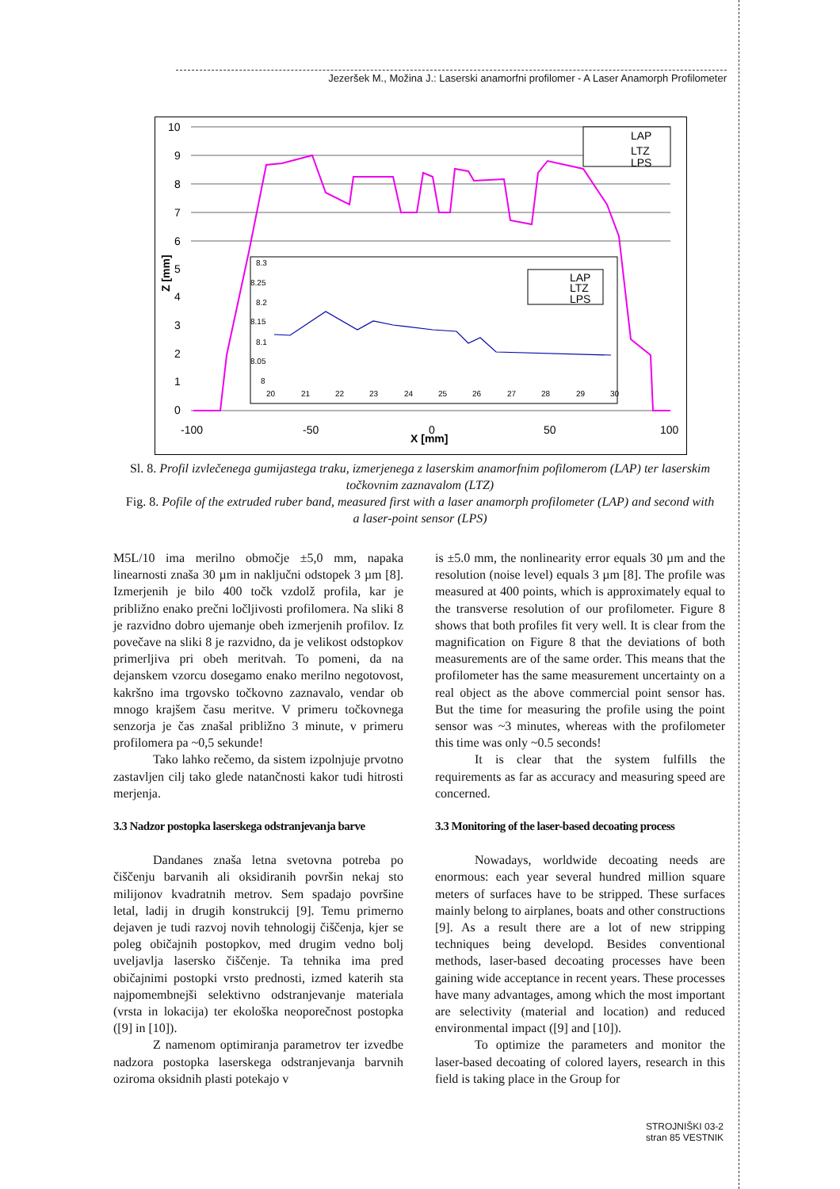Jezeršek M., Možina J.: Laserski anamorfni profilomer - A Laser Anamorph Profilometer
10
9
8
7
6
5
4
3
2
1
0
-100
-50
0
50
100
X [mm]
Z [mm]
8.3
8.25
8.2
8.15
8.1
8.05
8
20
21
22
23
24
25
26
27
28
29
30
LAP
LTZ
LPS
LAP
LTZ
LPS
Sl. 8. Profil izvlečenega gumijastega traku, izmerjenega z laserskim anamorfnim pofilomerom (LAP) ter laserskim točkovnim zaznavalom (LTZ)
Fig. 8. Pofile of the extruded ruber band, measured first with a laser anamorph profilometer (LAP) and second with a laser-point sensor (LPS)
M5L/10 ima merilno območje ±5,0 mm, napaka linearnosti znaša 30 µm in naključni odstopek 3 µm [8]. Izmerjenih je bilo 400 točk vzdolž profila, kar je približno enako prečni ločljivosti profilomera. Na sliki 8 je razvidno dobro ujemanje obeh izmerjenih profilov. Iz povečave na sliki 8 je razvidno, da je velikost odstopkov primerljiva pri obeh meritvah. To pomeni, da na dejanskem vzorcu dosegamo enako merilno negotovost, kakršno ima trgovsko točkovno zaznavalo, vendar ob mnogo krajšem času meritve. V primeru točkovnega senzorja je čas znašal približno 3 minute, v primeru profilomera pa ~0,5 sekunde!
Tako lahko rečemo, da sistem izpolnjuje prvotno zastavljen cilj tako glede natančnosti kakor tudi hitrosti merjenja.
3.3 Nadzor postopka laserskega odstranjevanja barve
Dandanes znaša letna svetovna potreba po čiščenju barvanih ali oksidiranih površin nekaj sto milijonov kvadratnih metrov. Sem spadajo površine letal, ladij in drugih konstrukcij [9]. Temu primerno dejaven je tudi razvoj novih tehnologij čiščenja, kjer se poleg običajnih postopkov, med drugim vedno bolj uveljavlja lasersko čiščenje. Ta tehnika ima pred običajnimi postopki vrsto prednosti, izmed katerih sta najpomembnejši selektivno odstranjevanje materiala (vrsta in lokacija) ter ekološka neoporečnost postopka ([9] in [10]).
Z namenom optimiranja parametrov ter izvedbe nadzora postopka laserskega odstranjevanja barvnih oziroma oksidnih plasti potekajo v
is ±5.0 mm, the nonlinearity error equals 30 µm and the resolution (noise level) equals 3 µm [8]. The profile was measured at 400 points, which is approximately equal to the transverse resolution of our profilometer. Figure 8 shows that both profiles fit very well. It is clear from the magnification on Figure 8 that the deviations of both measurements are of the same order. This means that the profilometer has the same measurement uncertainty on a real object as the above commercial point sensor has. But the time for measuring the profile using the point sensor was ~3 minutes, whereas with the profilometer this time was only ~0.5 seconds!
It is clear that the system fulfills the requirements as far as accuracy and measuring speed are concerned.
3.3 Monitoring of the laser-based decoating process
Nowadays, worldwide decoating needs are enormous: each year several hundred million square meters of surfaces have to be stripped. These surfaces mainly belong to airplanes, boats and other constructions [9]. As a result there are a lot of new stripping techniques being developd. Besides conventional methods, laser-based decoating processes have been gaining wide acceptance in recent years. These processes have many advantages, among which the most important are selectivity (material and location) and reduced environmental impact ([9] and [10]).
To optimize the parameters and monitor the laser-based decoating of colored layers, research in this field is taking place in the Group for
STROJNIŠKI 03-2
stran 85 VESTNIK